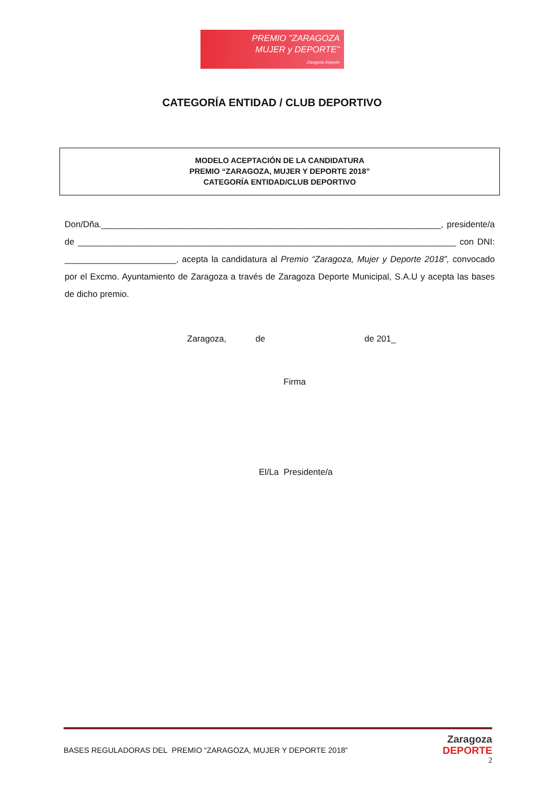PREMIO "ZARAGOZA
MUJER y DEPORTE"
Zaragoza Deporte
CATEGORÍA ENTIDAD / CLUB DEPORTIVO
MODELO ACEPTACIÓN DE LA CANDIDATURA
PREMIO “ZARAGOZA, MUJER Y DEPORTE 2018”
CATEGORÍA ENTIDAD/CLUB DEPORTIVO
Don/Dña.______________________________________________________________________, presidente/a de ______________________________________________________________________________ con DNI: _______________________, acepta la candidatura al Premio “Zaragoza, Mujer y Deporte 2018”, convocado por el Excmo. Ayuntamiento de Zaragoza a través de Zaragoza Deporte Municipal, S.A.U y acepta las bases de dicho premio.
Zaragoza, de de 201_
Firma
El/La Presidente/a
BASES REGULADORAS DEL PREMIO “ZARAGOZA, MUJER Y DEPORTE 2018”
Zaragoza
DEPORTE
2